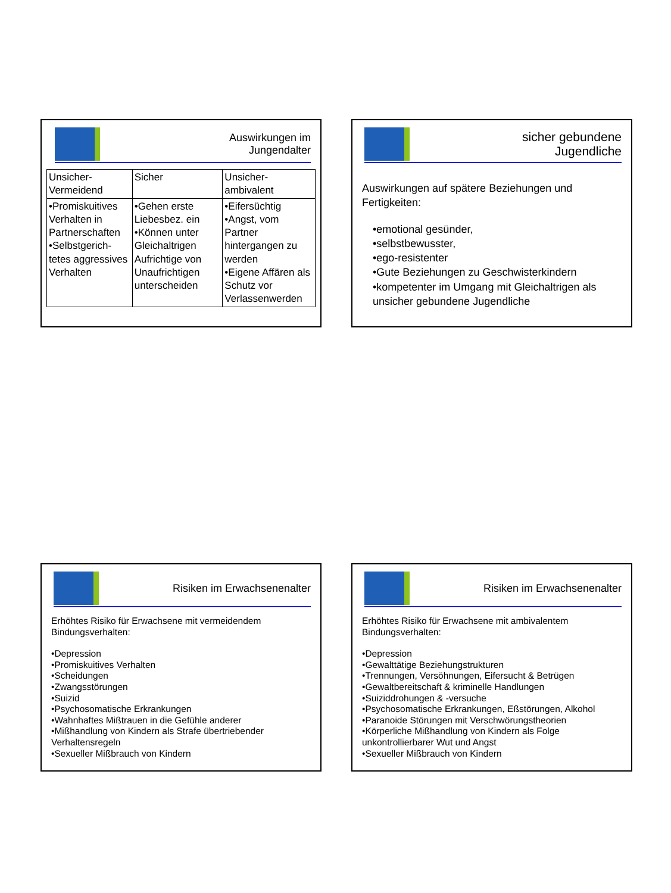Auswirkungen im
Jungendalter
| Unsicher- Vermeidend | Sicher | Unsicher- ambivalent |
| •Promiskuitives Verhalten in Partnerschaften •Selbstgerich-tetes aggressives Verhalten | •Gehen erste Liebesbez. ein •Können unter Gleichaltrigen Aufrichtige von Unaufrichtigen unterscheiden | •Eifersüchtig •Angst, vom Partner hintergangen zu werden •Eigene Affären als Schutz vor Verlassenwerden |
sicher gebundene
Jugendliche
Auswirkungen auf spätere Beziehungen und Fertigkeiten:
•emotional gesünder,
•selbstbewusster,
•ego-resistenter
•Gute Beziehungen zu Geschwisterkindern
•kompetenter im Umgang mit Gleichaltrigen als unsicher gebundene Jugendliche
Risiken im Erwachsenenalter
Erhöhtes Risiko für Erwachsene mit vermeidendem Bindungsverhalten:
•Depression
•Promiskuitives Verhalten
•Scheidungen
•Zwangsstörungen
•Suizid
•Psychosomatische Erkrankungen
•Wahnhaftes Mißtrauen in die Gefühle anderer
•Mißhandlung von Kindern als Strafe übertriebender Verhaltensregeln
•Sexueller Mißbrauch von Kindern
Risiken im Erwachsenenalter
Erhöhtes Risiko für Erwachsene mit ambivalentem Bindungsverhalten:
•Depression
•Gewalttätige Beziehungstrukturen
•Trennungen, Versöhnungen, Eifersucht & Betrügen
•Gewaltbereitschaft & kriminelle Handlungen
•Suiziddrohungen & -versuche
•Psychosomatische Erkrankungen, Eßstörungen, Alkohol
•Paranoide Störungen mit Verschwörungstheorien
•Körperliche Mißhandlung von Kindern als Folge unkontrollierbarer Wut und Angst
•Sexueller Mißbrauch von Kindern